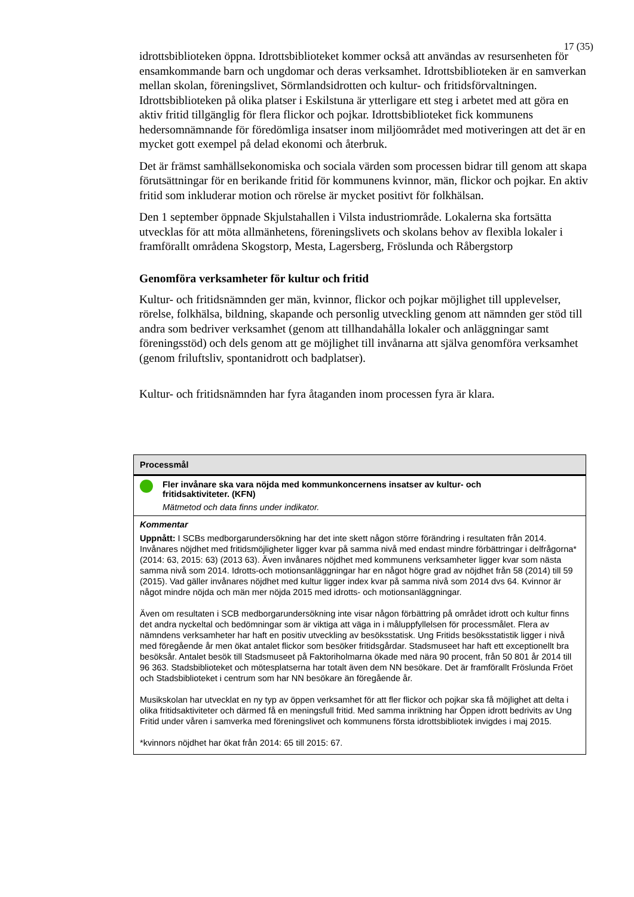17 (35)
idrottsbiblioteken öppna. Idrottsbiblioteket kommer också att användas av resursenheten för ensamkommande barn och ungdomar och deras verksamhet. Idrottsbiblioteken är en samverkan mellan skolan, föreningslivet, Sörmlandsidrotten och kultur- och fritidsförvaltningen. Idrottsbiblioteken på olika platser i Eskilstuna är ytterligare ett steg i arbetet med att göra en aktiv fritid tillgänglig för flera flickor och pojkar. Idrottsbiblioteket fick kommunens hedersomnämnande för föredömliga insatser inom miljöområdet med motiveringen att det är en mycket gott exempel på delad ekonomi och återbruk.
Det är främst samhällsekonomiska och sociala värden som processen bidrar till genom att skapa förutsättningar för en berikande fritid för kommunens kvinnor, män, flickor och pojkar. En aktiv fritid som inkluderar motion och rörelse är mycket positivt för folkhälsan.
Den 1 september öppnade Skjulstahallen i Vilsta industriområde. Lokalerna ska fortsätta utvecklas för att möta allmänhetens, föreningslivets och skolans behov av flexibla lokaler i framförallt områdena Skogstorp, Mesta, Lagersberg, Fröslunda och Råbergstorp
Genomföra verksamheter för kultur och fritid
Kultur- och fritidsnämnden ger män, kvinnor, flickor och pojkar möjlighet till upplevelser, rörelse, folkhälsa, bildning, skapande och personlig utveckling genom att nämnden ger stöd till andra som bedriver verksamhet (genom att tillhandahålla lokaler och anläggningar samt föreningsstöd) och dels genom att ge möjlighet till invånarna att själva genomföra verksamhet (genom friluftsliv, spontanidrott och badplatser).
Kultur- och fritidsnämnden har fyra åtaganden inom processen fyra är klara.
| Processmål |
| --- |
| Fler invånare ska vara nöjda med kommunkoncernens insatser av kultur- och fritidsaktiviteter. (KFN) Mätmetod och data finns under indikator. |
| Kommentar Uppnått: I SCBs medborgarundersökning har det inte skett någon större förändring i resultaten från 2014. Invånares nöjdhet med fritidsmöjligheter ligger kvar på samma nivå med endast mindre förbättringar i delfrågorna* (2014: 63, 2015: 63) (2013 63). Även invånares nöjdhet med kommunens verksamheter ligger kvar som nästa samma nivå som 2014. Idrotts-och motionsanläggningar har en något högre grad av nöjdhet från 58 (2014) till 59 (2015). Vad gäller invånares nöjdhet med kultur ligger index kvar på samma nivå som 2014 dvs 64. Kvinnor är något mindre nöjda och män mer nöjda 2015 med idrotts- och motionsanläggningar. Även om resultaten i SCB medborgarundersökning inte visar någon förbättring på området idrott och kultur finns det andra nyckeltal och bedömningar som är viktiga att väga in i måluppfyllelsen för processmålet. Flera av nämndens verksamheter har haft en positiv utveckling av besöksstatisk. Ung Fritids besöksstatistik ligger i nivå med föregående år men ökat antalet flickor som besöker fritidsgårdar. Stadsmuseet har haft ett exceptionellt bra besöksår. Antalet besök till Stadsmuseet på Faktoriholmarna ökade med nära 90 procent, från 50 801 år 2014 till 96 363. Stadsbiblioteket och mötesplatserna har totalt även dem NN besökare. Det är framförallt Fröslunda Fröet och Stadsbiblioteket i centrum som har NN besökare än föregående år. Musikskolan har utvecklat en ny typ av öppen verksamhet för att fler flickor och pojkar ska få möjlighet att delta i olika fritidsaktiviteter och därmed få en meningsfull fritid. Med samma inriktning har Öppen idrott bedrivits av Ung Fritid under våren i samverka med föreningslivet och kommunens första idrottsbibliotek invigdes i maj 2015. *kvinnors nöjdhet har ökat från 2014: 65 till 2015: 67. |